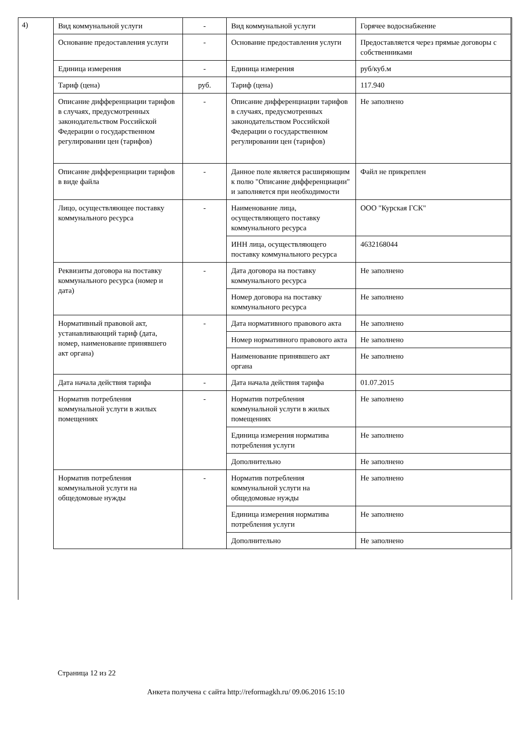4)
| Вид коммунальной услуги | - | Вид коммунальной услуги | Горячее водоснабжение |
| Основание предоставления услуги | - | Основание предоставления услуги | Предоставляется через прямые договоры с собственниками |
| Единица измерения | - | Единица измерения | руб/куб.м |
| Тариф (цена) | руб. | Тариф (цена) | 117.940 |
| Описание дифференциации тарифов в случаях, предусмотренных законодательством Российской Федерации о государственном регулировании цен (тарифов) | - | Описание дифференциации тарифов в случаях, предусмотренных законодательством Российской Федерации о государственном регулировании цен (тарифов) | Не заполнено |
| Описание дифференциации тарифов в виде файла | - | Данное поле является расширяющим к полю "Описание дифференциации" и заполняется при необходимости | Файл не прикреплен |
| Лицо, осуществляющее поставку коммунального ресурса | - | Наименование лица, осуществляющего поставку коммунального ресурса | ООО "Курская ГСК" |
| | | ИНН лица, осуществляющего поставку коммунального ресурса | 4632168044 |
| Реквизиты договора на поставку коммунального ресурса (номер и дата) | - | Дата договора на поставку коммунального ресурса | Не заполнено |
| | | Номер договора на поставку коммунального ресурса | Не заполнено |
| Нормативный правовой акт, устанавливающий тариф (дата, номер, наименование принявшего акт органа) | - | Дата нормативного правового акта | Не заполнено |
| | | Номер нормативного правового акта | Не заполнено |
| | | Наименование принявшего акт органа | Не заполнено |
| Дата начала действия тарифа | - | Дата начала действия тарифа | 01.07.2015 |
| Норматив потребления коммунальной услуги в жилых помещениях | - | Норматив потребления коммунальной услуги в жилых помещениях | Не заполнено |
| | | Единица измерения норматива потребления услуги | Не заполнено |
| | | Дополнительно | Не заполнено |
| Норматив потребления коммунальной услуги на общедомовые нужды | - | Норматив потребления коммунальной услуги на общедомовые нужды | Не заполнено |
| | | Единица измерения норматива потребления услуги | Не заполнено |
| | | Дополнительно | Не заполнено |
Страница 12 из 22
Анкета получена с сайта http://reformagkh.ru/ 09.06.2016 15:10